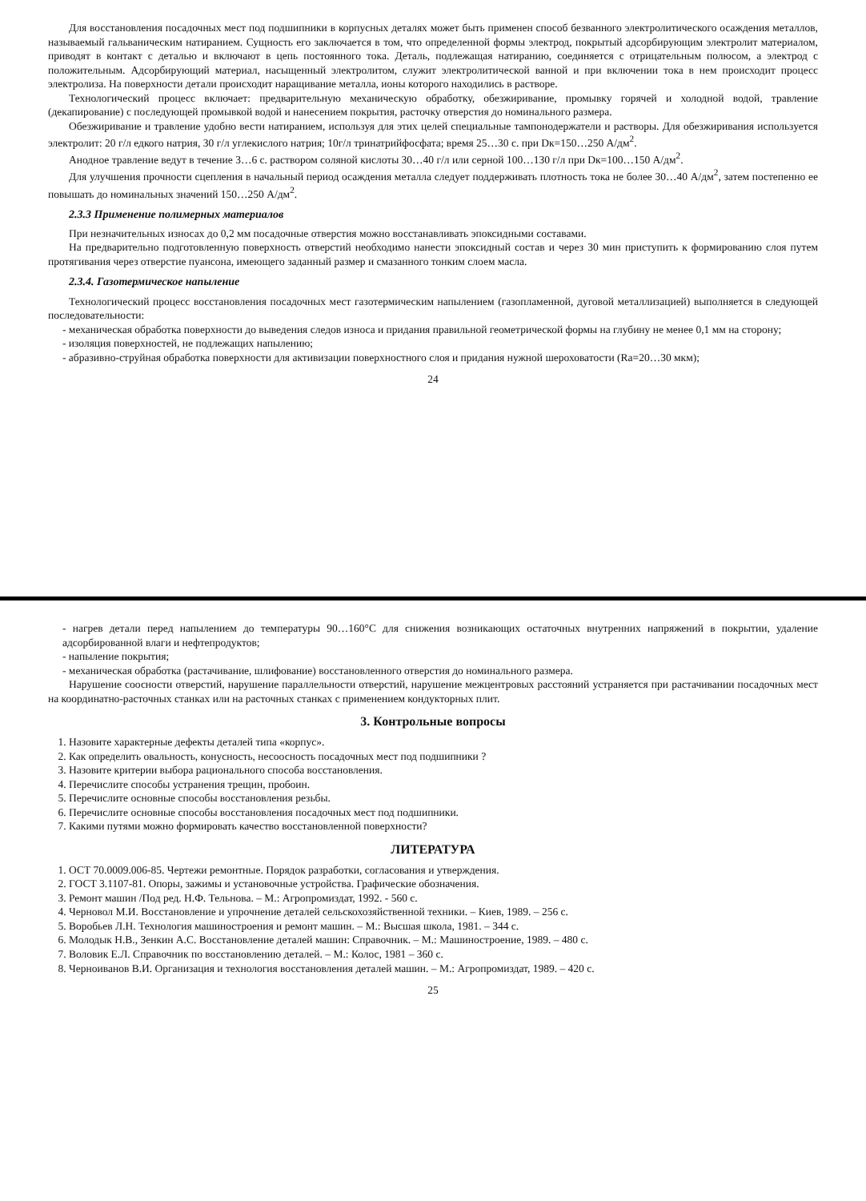Для восстановления посадочных мест под подшипники в корпусных деталях может быть применен способ безванного электролитического осаждения металлов, называемый гальваническим натиранием. Сущность его заключается в том, что определенной формы электрод, покрытый адсорбирующим электролит материалом, приводят в контакт с деталью и включают в цепь постоянного тока. Деталь, подлежащая натиранию, соединяется с отрицательным полюсом, а электрод с положительным. Адсорбирующий материал, насыщенный электролитом, служит электролитической ванной и при включении тока в нем происходит процесс электролиза. На поверхности детали происходит наращивание металла, ионы которого находились в растворе.
Технологический процесс включает: предварительную механическую обработку, обезжиривание, промывку горячей и холодной водой, травление (декапирование) с последующей промывкой водой и нанесением покрытия, расточку отверстия до номинального размера.
Обезжиривание и травление удобно вести натиранием, используя для этих целей специальные тампонодержатели и растворы. Для обезжиривания используется электролит: 20 г/л едкого натрия, 30 г/л углекислого натрия; 10г/л тринатрийфосфата; время 25…30 с. при Dк=150…250 А/дм<sup>2</sup>.
Анодное травление ведут в течение 3…6 с. раствором соляной кислоты 30…40 г/л или серной 100…130 г/л при Dк=100…150 А/дм<sup>2</sup>.
Для улучшения прочности сцепления в начальный период осаждения металла следует поддерживать плотность тока не более 30…40 А/дм<sup>2</sup>, затем постепенно ее повышать до номинальных значений 150…250 А/дм<sup>2</sup>.
2.3.3 Применение полимерных материалов
При незначительных износах до 0,2 мм посадочные отверстия можно восстанавливать эпоксидными составами.
На предварительно подготовленную поверхность отверстий необходимо нанести эпоксидный состав и через 30 мин приступить к формированию слоя путем протягивания через отверстие пуансона, имеющего заданный размер и смазанного тонким слоем масла.
2.3.4. Газотермическое напыление
Технологический процесс восстановления посадочных мест газотермическим напылением (газопламенной, дуговой металлизацией) выполняется в следующей последовательности:
- механическая обработка поверхности до выведения следов износа и придания правильной геометрической формы на глубину не менее 0,1 мм на сторону;
- изоляция поверхностей, не подлежащих напылению;
- абразивно-струйная обработка поверхности для активизации поверхностного слоя и придания нужной шероховатости (Ra=20…30 мкм);
24
- нагрев детали перед напылением до температуры 90…160°С для снижения возникающих остаточных внутренних напряжений в покрытии, удаление адсорбированной влаги и нефтепродуктов;
- напыление покрытия;
- механическая обработка (растачивание, шлифование) восстановленного отверстия до номинального размера.
Нарушение соосности отверстий, нарушение параллельности отверстий, нарушение межцентровых расстояний устраняется при растачивании посадочных мест на координатно-расточных станках или на расточных станках с применением кондукторных плит.
3. Контрольные вопросы
1. Назовите характерные дефекты деталей типа «корпус».
2. Как определить овальность, конусность, несоосность посадочных мест под подшипники ?
3. Назовите критерии выбора рационального способа восстановления.
4. Перечислите способы устранения трещин, пробоин.
5. Перечислите основные способы восстановления резьбы.
6. Перечислите основные способы восстановления посадочных мест под подшипники.
7. Какими путями можно формировать качество восстановленной поверхности?
ЛИТЕРАТУРА
1. ОСТ 70.0009.006-85. Чертежи ремонтные. Порядок разработки, согласования и утверждения.
2. ГОСТ 3.1107-81. Опоры, зажимы и установочные устройства. Графические обозначения.
3. Ремонт машин /Под ред. Н.Ф. Тельнова. – М.: Агропромиздат, 1992. - 560 с.
4. Черновол М.И. Восстановление и упрочнение деталей сельскохозяйственной техники. – Киев, 1989. – 256 с.
5. Воробьев Л.Н. Технология машиностроения и ремонт машин. – М.: Высшая школа, 1981. – 344 с.
6. Молодык Н.В., Зенкин А.С. Восстановление деталей машин: Справочник. – М.: Машиностроение, 1989. – 480 с.
7. Воловик Е.Л. Справочник по восстановлению деталей. – М.: Колос, 1981 – 360 с.
8. Черноиванов В.И. Организация и технология восстановления деталей машин. – М.: Агропромиздат, 1989. – 420 с.
25